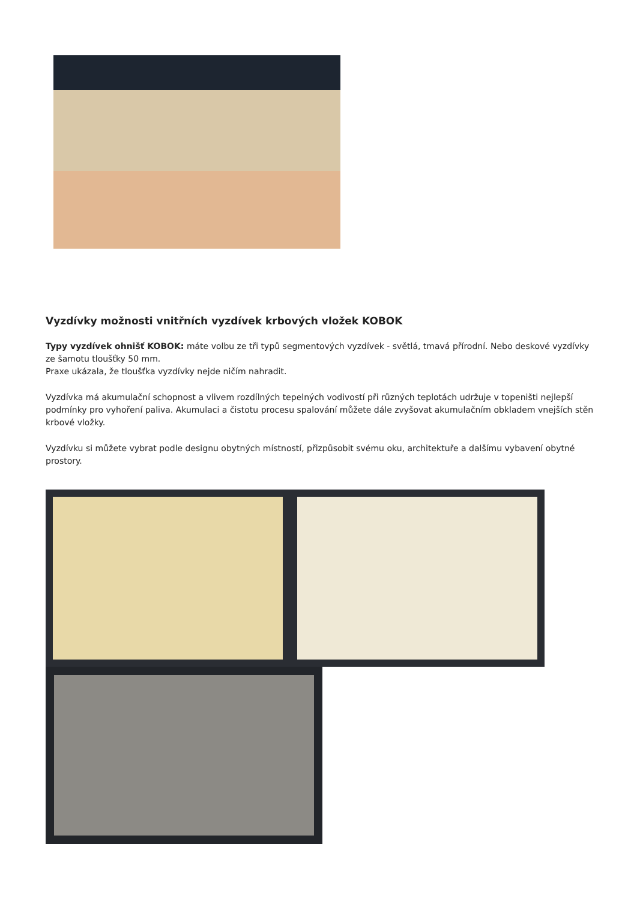Vyzdívky možnosti vnitřních vyzdívek krbových vložek KOBOK
Typy vyzdívek ohnišť KOBOK: máte volbu ze tři typů segmentových vyzdívek - světlá, tmavá přírodní. Nebo deskové vyzdívky ze šamotu tloušťky 50 mm.
Praxe ukázala, že tloušťka vyzdívky nejde ničím nahradit.
Vyzdívka má akumulační schopnost a vlivem rozdílných tepelných vodivostí při různých teplotách udržuje v topeništi nejlepší podmínky pro vyhoření paliva. Akumulaci a čistotu procesu spalování můžete dále zvyšovat akumulačním obkladem vnejších stěn krbové vložky.
Vyzdívku si můžete vybrat podle designu obytných místností, přizpůsobit svému oku, architektuře a dalšímu vybavení obytné prostory.